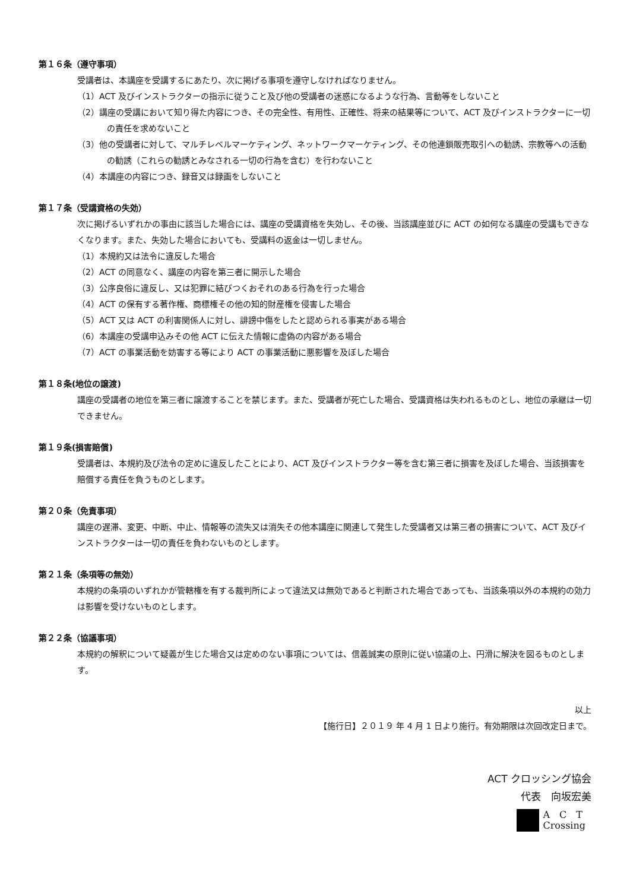第１６条（遵守事項）
受講者は、本講座を受講するにあたり、次に掲げる事項を遵守しなければなりません。
（1）ACT 及びインストラクターの指示に従うこと及び他の受講者の迷惑になるような行為、言動等をしないこと
（2）講座の受講において知り得た内容につき、その完全性、有用性、正確性、将来の結果等について、ACT 及びインストラクターに一切の責任を求めないこと
（3）他の受講者に対して、マルチレベルマーケティング、ネットワークマーケティング、その他連鎖販売取引への勧誘、宗教等への活動の勧誘（これらの勧誘とみなされる一切の行為を含む）を行わないこと
（4）本講座の内容につき、録音又は録画をしないこと
第１７条（受講資格の失効）
次に掲げるいずれかの事由に該当した場合には、講座の受講資格を失効し、その後、当該講座並びに ACT の如何なる講座の受講もできなくなります。また、失効した場合においても、受講料の返金は一切しません。
（1）本規約又は法令に違反した場合
（2）ACT の同意なく、講座の内容を第三者に開示した場合
（3）公序良俗に違反し、又は犯罪に結びつくおそれのある行為を行った場合
（4）ACT の保有する著作権、商標権その他の知的財産権を侵害した場合
（5）ACT 又は ACT の利害関係人に対し、誹謗中傷をしたと認められる事実がある場合
（6）本講座の受講申込みその他 ACT に伝えた情報に虚偽の内容がある場合
（7）ACT の事業活動を妨害する等により ACT の事業活動に悪影響を及ぼした場合
第１８条(地位の譲渡)
講座の受講者の地位を第三者に譲渡することを禁じます。また、受講者が死亡した場合、受講資格は失われるものとし、地位の承継は一切できません。
第１９条(損害賠償)
受講者は、本規約及び法令の定めに違反したことにより、ACT 及びインストラクター等を含む第三者に損害を及ぼした場合、当該損害を賠償する責任を負うものとします。
第２０条（免責事項）
講座の遅滞、変更、中断、中止、情報等の流失又は消失その他本講座に関連して発生した受講者又は第三者の損害について、ACT 及びインストラクターは一切の責任を負わないものとします。
第２１条（条項等の無効）
本規約の条項のいずれかが管轄権を有する裁判所によって違法又は無効であると判断された場合であっても、当該条項以外の本規約の効力は影響を受けないものとします。
第２２条（協議事項）
本規約の解釈について疑義が生じた場合又は定めのない事項については、信義誠実の原則に従い協議の上、円滑に解決を図るものとします。
以上
【施行日】２０１９ 年 4 月 1 日より施行。有効期限は次回改定日まで。
ACT クロッシング協会
代表　向坂宏美
A　C　T
Crossing